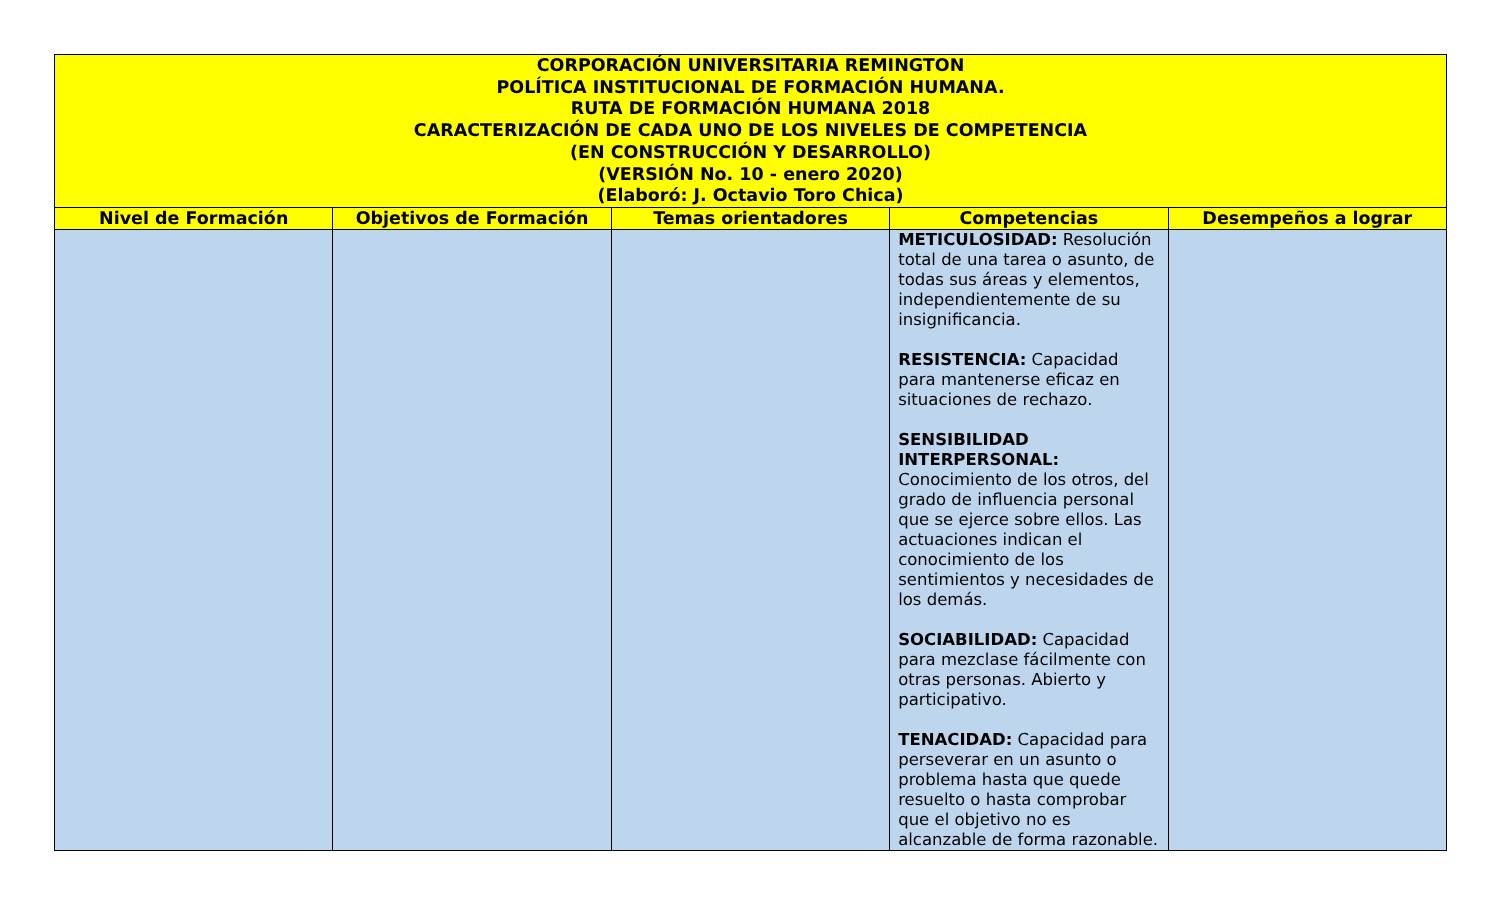| CORPORACIÓN UNIVERSITARIA REMINGTON POLÍTICA INSTITUCIONAL DE FORMACIÓN HUMANA. RUTA DE FORMACIÓN HUMANA 2018 CARACTERIZACIÓN DE CADA UNO DE LOS NIVELES DE COMPETENCIA (EN CONSTRUCCIÓN Y DESARROLLO) (VERSIÓN No. 10 - enero 2020) (Elaboró: J. Octavio Toro Chica) | | | | |
| Nivel de Formación | Objetivos de Formación | Temas orientadores | Competencias | Desempeños a lograr |
| | | | METICULOSIDAD: Resolución total de una tarea o asunto, de todas sus áreas y elementos, independientemente de su insignificancia. RESISTENCIA: Capacidad para mantenerse eficaz en situaciones de rechazo. SENSIBILIDAD INTERPERSONAL: Conocimiento de los otros, del grado de influencia personal que se ejerce sobre ellos. Las actuaciones indican el conocimiento de los sentimientos y necesidades de los demás. SOCIABILIDAD: Capacidad para mezclase fácilmente con otras personas. Abierto y participativo. TENACIDAD: Capacidad para perseverar en un asunto o problema hasta que quede resuelto o hasta comprobar que el objetivo no es alcanzable de forma razonable. | |